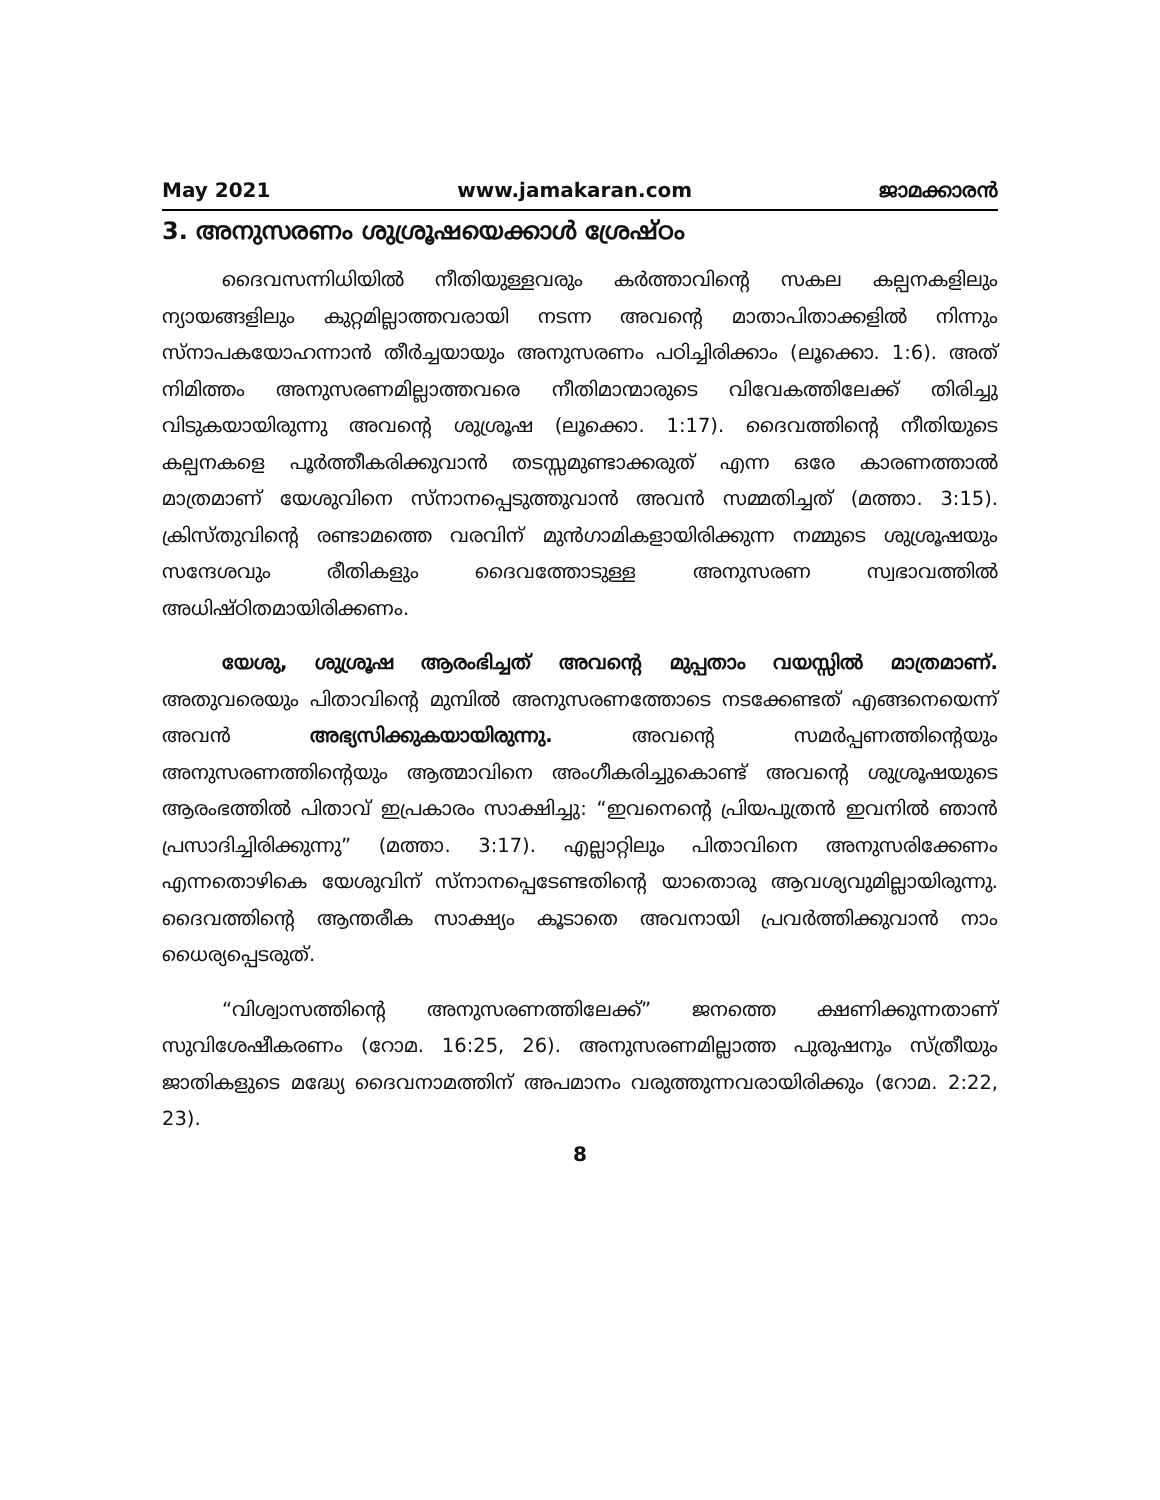May 2021 www.jamakaran.com ജാമക്കാരൻ
3. അനുസരണം ശുശ്രൂഷയെക്കാൾ ശ്രേഷ്ഠം
ദൈവസന്നിധിയിൽ നീതിയുള്ളവരും കർത്താവിന്റെ സകല കല്പനകളിലും ന്യായങ്ങളിലും കുറ്റമില്ലാത്തവരായി നടന്ന അവന്റെ മാതാപിതാക്കളിൽ നിന്നും സ്നാപകയോഹന്നാൻ തീർച്ചയായും അനുസരണം പഠിച്ചിരിക്കാം (ലൂക്കൊ. 1:6). അത് നിമിത്തം അനുസരണമില്ലാത്തവരെ നീതിമാന്മാരുടെ വിവേകത്തിലേക്ക് തിരിച്ചു വിടുകയായിരുന്നു അവന്റെ ശുശ്രൂഷ (ലൂക്കൊ. 1:17). ദൈവത്തിന്റെ നീതിയുടെ കല്പനകളെ പൂർത്തീകരിക്കുവാൻ തടസ്സമുണ്ടാക്കരുത് എന്ന ഒരേ കാരണത്താൽ മാത്രമാണ് യേശുവിനെ സ്നാനപ്പെടുത്തുവാൻ അവൻ സമ്മതിച്ചത് (മത്താ. 3:15). ക്രിസ്തുവിന്റെ രണ്ടാമത്തെ വരവിന് മുൻഗാമികളായിരിക്കുന്ന നമ്മുടെ ശുശ്രൂഷയും സന്ദേശവും രീതികളും ദൈവത്തോടുള്ള അനുസരണ സ്വഭാവത്തിൽ അധിഷ്ഠിതമായിരിക്കണം.
യേശു, ശുശ്രൂഷ ആരംഭിച്ചത് അവന്റെ മുപ്പതാം വയസ്സിൽ മാത്രമാണ്. അതുവരെയും പിതാവിന്റെ മുമ്പിൽ അനുസരണത്തോടെ നടക്കേണ്ടത് എങ്ങനെയെന്ന് അവൻ അഭ്യസിക്കുകയായിരുന്നു. അവന്റെ സമർപ്പണത്തിന്റെയും അനുസരണത്തിന്റെയും ആത്മാവിനെ അംഗീകരിച്ചുകൊണ്ട് അവന്റെ ശുശ്രൂഷയുടെ ആരംഭത്തിൽ പിതാവ് ഇപ്രകാരം സാക്ഷിച്ചു: “ഇവനെന്റെ പ്രിയപുത്രൻ ഇവനിൽ ഞാൻ പ്രസാദിച്ചിരിക്കുന്നു” (മത്താ. 3:17). എല്ലാറ്റിലും പിതാവിനെ അനുസരിക്കേണം എന്നതൊഴികെ യേശുവിന് സ്നാനപ്പെടേണ്ടതിന്റെ യാതൊരു ആവശ്യവുമില്ലായിരുന്നു. ദൈവത്തിന്റെ ആന്തരീക സാക്ഷ്യം കൂടാതെ അവനായി പ്രവർത്തിക്കുവാൻ നാം ധൈര്യപ്പെടരുത്.
“വിശ്വാസത്തിന്റെ അനുസരണത്തിലേക്ക്” ജനത്തെ ക്ഷണിക്കുന്നതാണ് സുവിശേഷീകരണം (റോമ. 16:25, 26). അനുസരണമില്ലാത്ത പുരുഷനും സ്ത്രീയും ജാതികളുടെ മദ്ധ്യേ ദൈവനാമത്തിന് അപമാനം വരുത്തുന്നവരായിരിക്കും (റോമ. 2:22, 23).
8